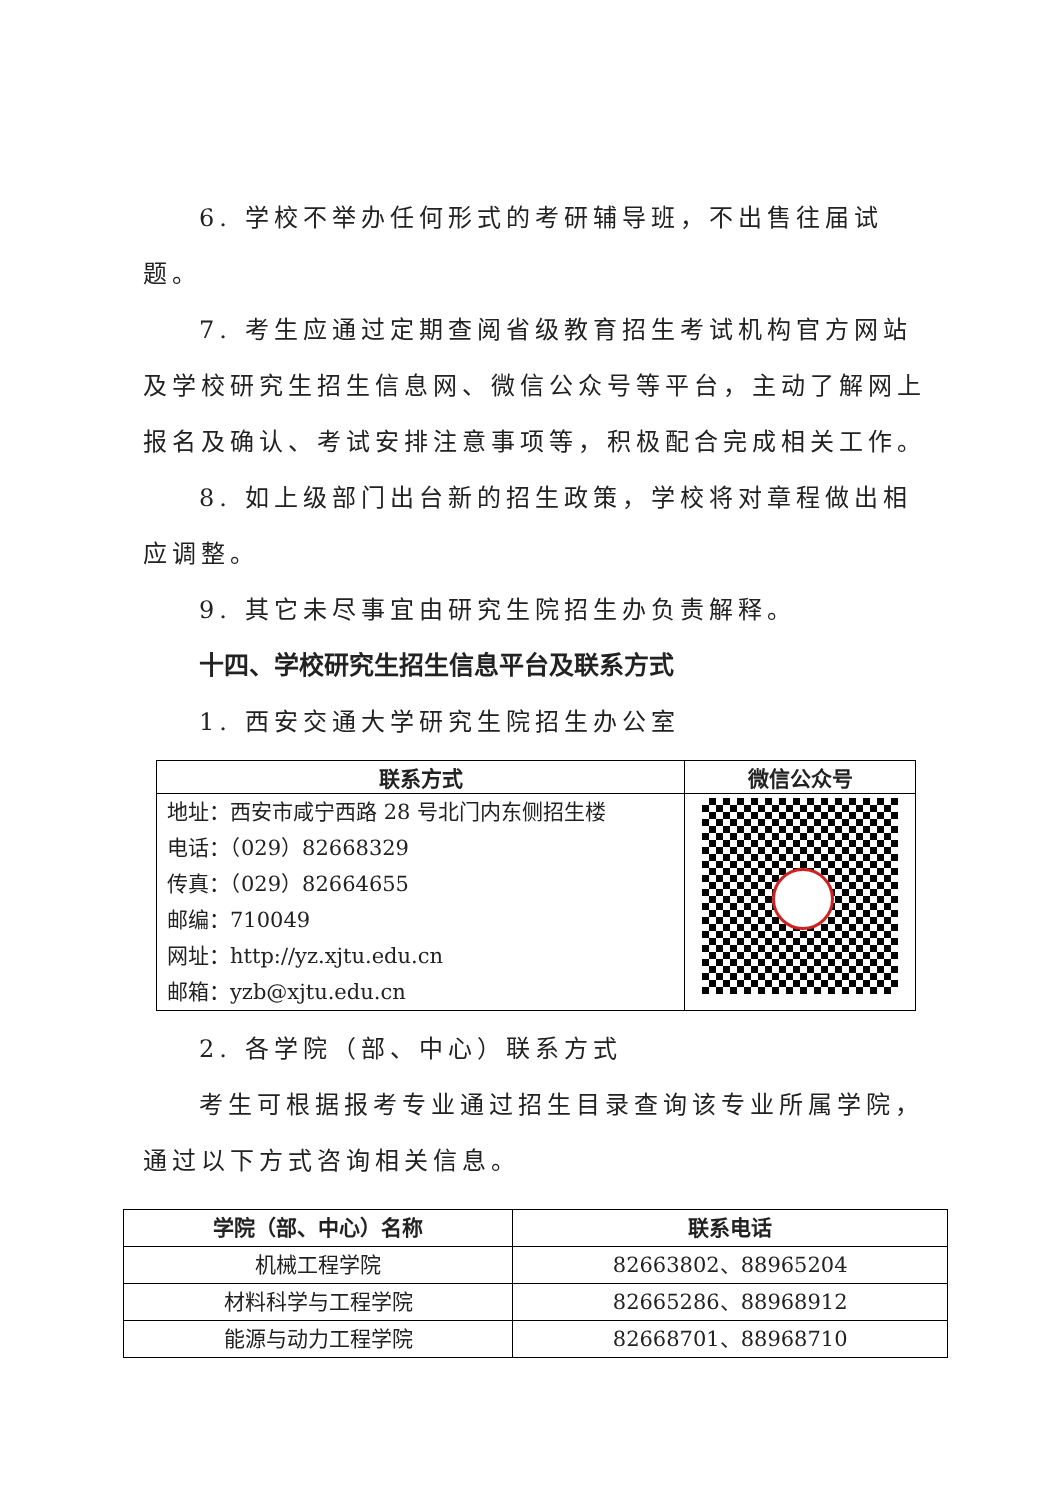6. 学校不举办任何形式的考研辅导班，不出售往届试题。
7. 考生应通过定期查阅省级教育招生考试机构官方网站及学校研究生招生信息网、微信公众号等平台，主动了解网上报名及确认、考试安排注意事项等，积极配合完成相关工作。
8. 如上级部门出台新的招生政策，学校将对章程做出相应调整。
9. 其它未尽事宜由研究生院招生办负责解释。
十四、学校研究生招生信息平台及联系方式
1. 西安交通大学研究生院招生办公室
| 联系方式 | 微信公众号 |
| --- | --- |
| 地址：西安市咸宁西路 28 号北门内东侧招生楼 电话：（029）82668329 传真：（029）82664655 邮编：710049 网址：http://yz.xjtu.edu.cn 邮箱：yzb@xjtu.edu.cn | |
2. 各学院（部、中心）联系方式
考生可根据报考专业通过招生目录查询该专业所属学院，通过以下方式咨询相关信息。
| 学院（部、中心）名称 | 联系电话 |
| --- | --- |
| 机械工程学院 | 82663802、88965204 |
| 材料科学与工程学院 | 82665286、88968912 |
| 能源与动力工程学院 | 82668701、88968710 |